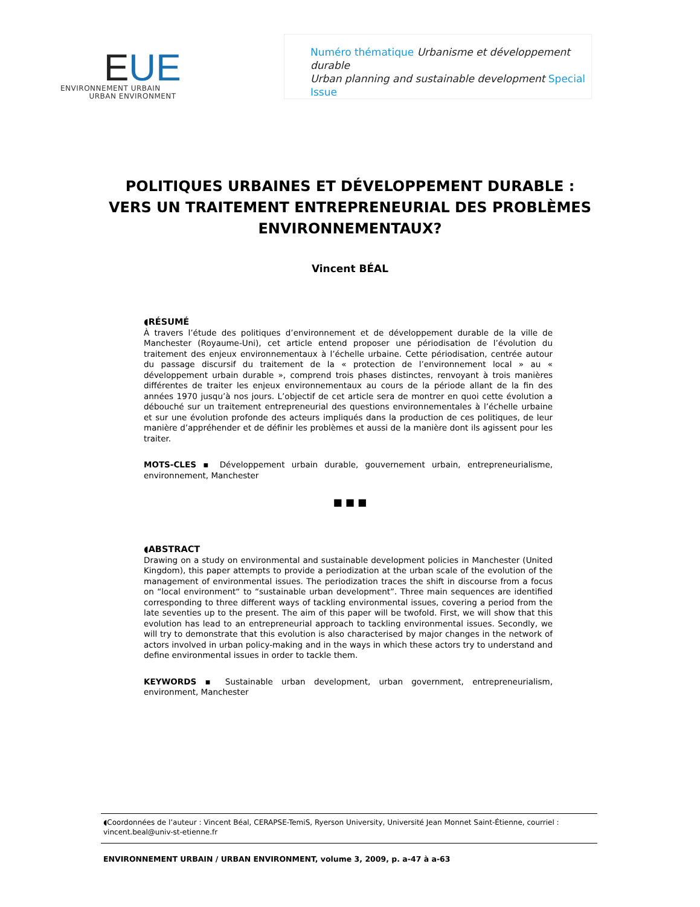EUE
ENVIRONNEMENT URBAIN
URBAN ENVIRONMENT
Numéro thématique Urbanisme et développement durable
Urban planning and sustainable development Special Issue
POLITIQUES URBAINES ET DÉVELOPPEMENT DURABLE : VERS UN TRAITEMENT ENTREPRENEURIAL DES PROBLÈMES ENVIRONNEMENTAUX?
Vincent BÉAL
◖RÉSUMÉ
À travers l’étude des politiques d’environnement et de développement durable de la ville de Manchester (Royaume-Uni), cet article entend proposer une périodisation de l’évolution du traitement des enjeux environnementaux à l’échelle urbaine. Cette périodisation, centrée autour du passage discursif du traitement de la « protection de l’environnement local » au « développement urbain durable », comprend trois phases distinctes, renvoyant à trois manières différentes de traiter les enjeux environnementaux au cours de la période allant de la fin des années 1970 jusqu’à nos jours. L’objectif de cet article sera de montrer en quoi cette évolution a débouché sur un traitement entrepreneurial des questions environnementales à l’échelle urbaine et sur une évolution profonde des acteurs impliqués dans la production de ces politiques, de leur manière d’appréhender et de définir les problèmes et aussi de la manière dont ils agissent pour les traiter.
MOTS-CLES ▪ Développement urbain durable, gouvernement urbain, entrepreneurialisme, environnement, Manchester
■ ■ ■
◖ABSTRACT
Drawing on a study on environmental and sustainable development policies in Manchester (United Kingdom), this paper attempts to provide a periodization at the urban scale of the evolution of the management of environmental issues. The periodization traces the shift in discourse from a focus on “local environment“ to “sustainable urban development”. Three main sequences are identified corresponding to three different ways of tackling environmental issues, covering a period from the late seventies up to the present. The aim of this paper will be twofold. First, we will show that this evolution has lead to an entrepreneurial approach to tackling environmental issues. Secondly, we will try to demonstrate that this evolution is also characterised by major changes in the network of actors involved in urban policy-making and in the ways in which these actors try to understand and define environmental issues in order to tackle them.
KEYWORDS ▪ Sustainable urban development, urban government, entrepreneurialism, environment, Manchester
◖Coordonnées de l’auteur : Vincent Béal, CERAPSE-TemiS, Ryerson University, Université Jean Monnet Saint-Étienne, courriel : vincent.beal@univ-st-etienne.fr
ENVIRONNEMENT URBAIN / URBAN ENVIRONMENT, volume 3, 2009, p. a-47 à a-63